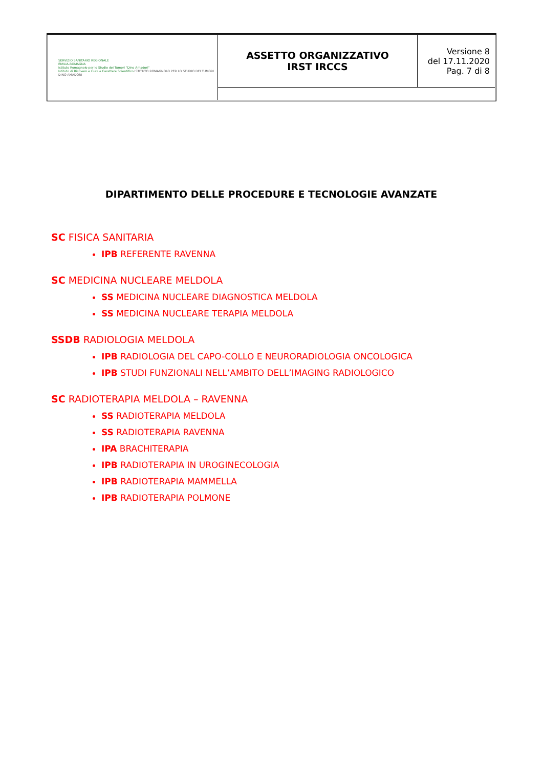| SERVIZIO SANITARIO REGIONALE EMILIA-ROMAGNA Istituto Romagnolo per lo Studio dei Tumori "Dino Amadori" Istituto di Ricovero e Cura a Carattere Scientifico ISTITUTO ROMAGNOLO PER LO STUDIO DEI TUMORI DINO AMADORI | ASSETTO ORGANIZZATIVO IRST IRCCS | Versione 8 del 17.11.2020 Pag. 7 di 8 |
DIPARTIMENTO DELLE PROCEDURE E TECNOLOGIE AVANZATE
SC FISICA SANITARIA
IPB REFERENTE RAVENNA
SC MEDICINA NUCLEARE MELDOLA
SS MEDICINA NUCLEARE DIAGNOSTICA MELDOLA
SS MEDICINA NUCLEARE TERAPIA MELDOLA
SSDB RADIOLOGIA MELDOLA
IPB RADIOLOGIA DEL CAPO-COLLO E NEURORADIOLOGIA ONCOLOGICA
IPB STUDI FUNZIONALI NELL’AMBITO DELL’IMAGING RADIOLOGICO
SC RADIOTERAPIA MELDOLA – RAVENNA
SS RADIOTERAPIA MELDOLA
SS RADIOTERAPIA RAVENNA
IPA BRACHITERAPIA
IPB RADIOTERAPIA IN UROGINECOLOGIA
IPB RADIOTERAPIA MAMMELLA
IPB RADIOTERAPIA POLMONE